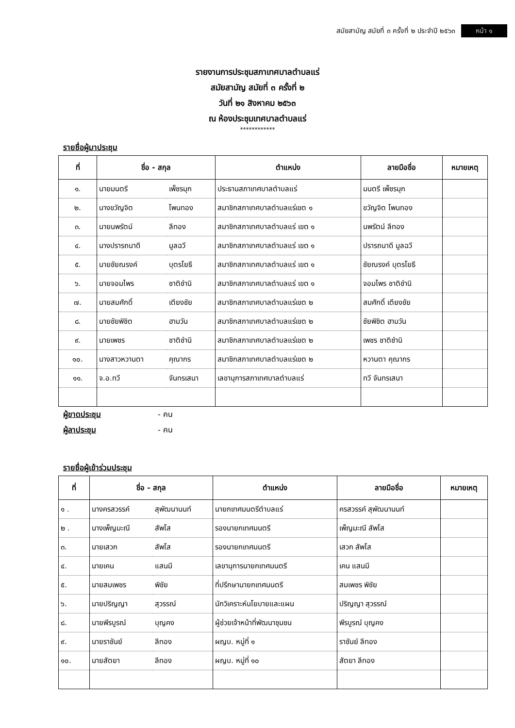สมัยสามัญ สมัยที่ ๓ ครั้งที่ ๒ ประจำปี ๒๕๖๓ หน้า ๑
รายงานการประชุมสภาเทศบาลตำบลแร่
สมัยสามัญ สมัยที่ ๓ ครั้งที่ ๒
วันที่ ๒๑ สิงหาคม ๒๕๖๓
ณ ห้องประชุมเทศบาลตำบลแร่
************
รายชื่อผู้มาประชุม
| ที่ | ชื่อ - สกุล | | ตำแหน่ง | ลายมือชื่อ | หมายเหตุ |
| --- | --- | --- | --- | --- | --- |
| ๑. | นายมนตรี | เพ็ชรมุก | ประธานสภาเทศบาลตำบลแร่ | มนตรี เพ็ชรมุก | |
| ๒. | นางขวัญจิต | โพนทอง | สมาชิกสภาเทศบาลตำบลแร่เขต ๑ | ขวัญจิต โพนทอง | |
| ๓. | นายนพรัตน์ | ลีทอง | สมาชิกสภาเทศบาลตำบลแร่ เขต ๑ | นพรัตน์ ลีทอง | |
| ๔. | นางปรารถนาดี | มูลฉวี | สมาชิกสภาเทศบาลตำบลแร่ เขต ๑ | ปรารถนาดี มูลฉวี | |
| ๕. | นายชัยณรงค์ | บุตรโยธี | สมาชิกสภาเทศบาลตำบลแร่ เขต ๑ | ชัยณรงค์ บุตรโยธี | |
| ๖. | นายจอมไพร | ชาติชำนิ | สมาชิกสภาเทศบาลตำบลแร่ เขต ๑ | จอมไพร ชาติชำนิ | |
| ๗. | นายสมศักดิ์ | เตียงชัย | สมาชิกสภาเทศบาลตำบลแร่เขต ๒ | สมศักดิ์ เตียงชัย | |
| ๘. | นายชัยพิชิต | ฮามวัน | สมาชิกสภาเทศบาลตำบลแร่เขต ๒ | ชัยพิชิต ฮามวัน | |
| ๙. | นายเพชร | ชาติชำนิ | สมาชิกสภาเทศบาลตำบลแร่เขต ๒ | เพชร ชาติชำนิ | |
| ๑๐. | นางสาวหวานตา | คุณากร | สมาชิกสภาเทศบาลตำบลแร่เขต ๒ | หวานตา คุณากร | |
| ๑๑. | จ.อ.ทวี | จันทรเสนา | เลขานุการสภาเทศบาลตำบลแร่ | ทวี จันทรเสนา | |
ผู้ขาดประชุม - คน
ผู้ลาประชุม - คน
รายชื่อผู้เข้าร่วมประชุม
| ที่ | ชื่อ - สกุล | | ตำแหน่ง | ลายมือชื่อ | หมายเหตุ |
| --- | --- | --- | --- | --- | --- |
| ๑ . | นางครสวรรค์ | สุพัฒนานนท์ | นายกเทศมนตรีตำบลแร่ | ครสวรรค์ สุพัฒนานนท์ | |
| ๒ . | นางเพ็ญมะณี | สัพโส | รองนายกเทศมนตรี | เพ็ญมะณี สัพโส | |
| ๓. | นายเสวก | สัพโส | รองนายกเทศมนตรี | เสวก สัพโส | |
| ๔. | นายเคน | แสนมี | เลขานุการนายกเทศมนตรี | เคน แสนมี | |
| ๕. | นายสมเพชร | พิชัย | ที่ปรึกษานายกเทศมนตรี | สมเพชร พิชัย | |
| ๖. | นายปริญญา | สุวรรณ์ | นักวิเคราะห์นโยบายและแผน | ปริญญา สุวรรณ์ | |
| ๘. | นายพีรบูรณ์ | บุญคง | ผู้ช่วยเจ้าหน้าที่พัฒนาชุมชน | พีรบูรณ์ บุญคง | |
| ๙. | นายราชันย์ | ลีทอง | ผญบ. หมู่ที่ ๑ | ราชันย์ ลีทอง | |
| ๑๐. | นายสัตยา | ลีทอง | ผญบ. หมู่ที่ ๑๐ | สัตยา ลีทอง | |